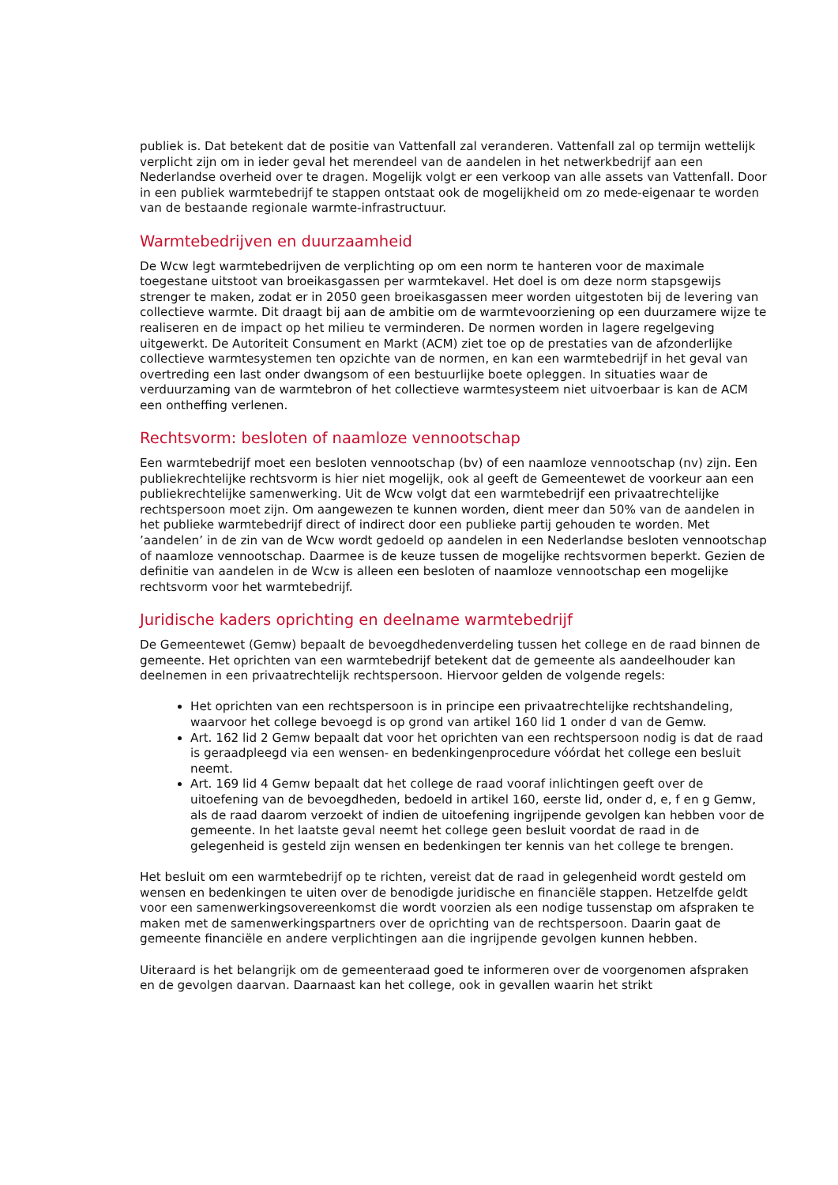publiek is. Dat betekent dat de positie van Vattenfall zal veranderen. Vattenfall zal op termijn wettelijk verplicht zijn om in ieder geval het merendeel van de aandelen in het netwerkbedrijf aan een Nederlandse overheid over te dragen. Mogelijk volgt er een verkoop van alle assets van Vattenfall. Door in een publiek warmtebedrijf te stappen ontstaat ook de mogelijkheid om zo mede-eigenaar te worden van de bestaande regionale warmte-infrastructuur.
Warmtebedrijven en duurzaamheid
De Wcw legt warmtebedrijven de verplichting op om een norm te hanteren voor de maximale toegestane uitstoot van broeikasgassen per warmtekavel. Het doel is om deze norm stapsgewijs strenger te maken, zodat er in 2050 geen broeikasgassen meer worden uitgestoten bij de levering van collectieve warmte. Dit draagt bij aan de ambitie om de warmtevoorziening op een duurzamere wijze te realiseren en de impact op het milieu te verminderen. De normen worden in lagere regelgeving uitgewerkt. De Autoriteit Consument en Markt (ACM) ziet toe op de prestaties van de afzonderlijke collectieve warmtesystemen ten opzichte van de normen, en kan een warmtebedrijf in het geval van overtreding een last onder dwangsom of een bestuurlijke boete opleggen. In situaties waar de verduurzaming van de warmtebron of het collectieve warmtesysteem niet uitvoerbaar is kan de ACM een ontheffing verlenen.
Rechtsvorm: besloten of naamloze vennootschap
Een warmtebedrijf moet een besloten vennootschap (bv) of een naamloze vennootschap (nv) zijn. Een publiekrechtelijke rechtsvorm is hier niet mogelijk, ook al geeft de Gemeentewet de voorkeur aan een publiekrechtelijke samenwerking. Uit de Wcw volgt dat een warmtebedrijf een privaatrechtelijke rechtspersoon moet zijn. Om aangewezen te kunnen worden, dient meer dan 50% van de aandelen in het publieke warmtebedrijf direct of indirect door een publieke partij gehouden te worden. Met ’aandelen’ in de zin van de Wcw wordt gedoeld op aandelen in een Nederlandse besloten vennootschap of naamloze vennootschap. Daarmee is de keuze tussen de mogelijke rechtsvormen beperkt. Gezien de definitie van aandelen in de Wcw is alleen een besloten of naamloze vennootschap een mogelijke rechtsvorm voor het warmtebedrijf.
Juridische kaders oprichting en deelname warmtebedrijf
De Gemeentewet (Gemw) bepaalt de bevoegdhedenverdeling tussen het college en de raad binnen de gemeente. Het oprichten van een warmtebedrijf betekent dat de gemeente als aandeelhouder kan deelnemen in een privaatrechtelijk rechtspersoon. Hiervoor gelden de volgende regels:
Het oprichten van een rechtspersoon is in principe een privaatrechtelijke rechtshandeling, waarvoor het college bevoegd is op grond van artikel 160 lid 1 onder d van de Gemw.
Art. 162 lid 2 Gemw bepaalt dat voor het oprichten van een rechtspersoon nodig is dat de raad is geraadpleegd via een wensen- en bedenkingenprocedure vóórdat het college een besluit neemt.
Art. 169 lid 4 Gemw bepaalt dat het college de raad vooraf inlichtingen geeft over de uitoefening van de bevoegdheden, bedoeld in artikel 160, eerste lid, onder d, e, f en g Gemw, als de raad daarom verzoekt of indien de uitoefening ingrijpende gevolgen kan hebben voor de gemeente. In het laatste geval neemt het college geen besluit voordat de raad in de gelegenheid is gesteld zijn wensen en bedenkingen ter kennis van het college te brengen.
Het besluit om een warmtebedrijf op te richten, vereist dat de raad in gelegenheid wordt gesteld om wensen en bedenkingen te uiten over de benodigde juridische en financiële stappen. Hetzelfde geldt voor een samenwerkingsovereenkomst die wordt voorzien als een nodige tussenstap om afspraken te maken met de samenwerkingspartners over de oprichting van de rechtspersoon. Daarin gaat de gemeente financiële en andere verplichtingen aan die ingrijpende gevolgen kunnen hebben.
Uiteraard is het belangrijk om de gemeenteraad goed te informeren over de voorgenomen afspraken en de gevolgen daarvan. Daarnaast kan het college, ook in gevallen waarin het strikt